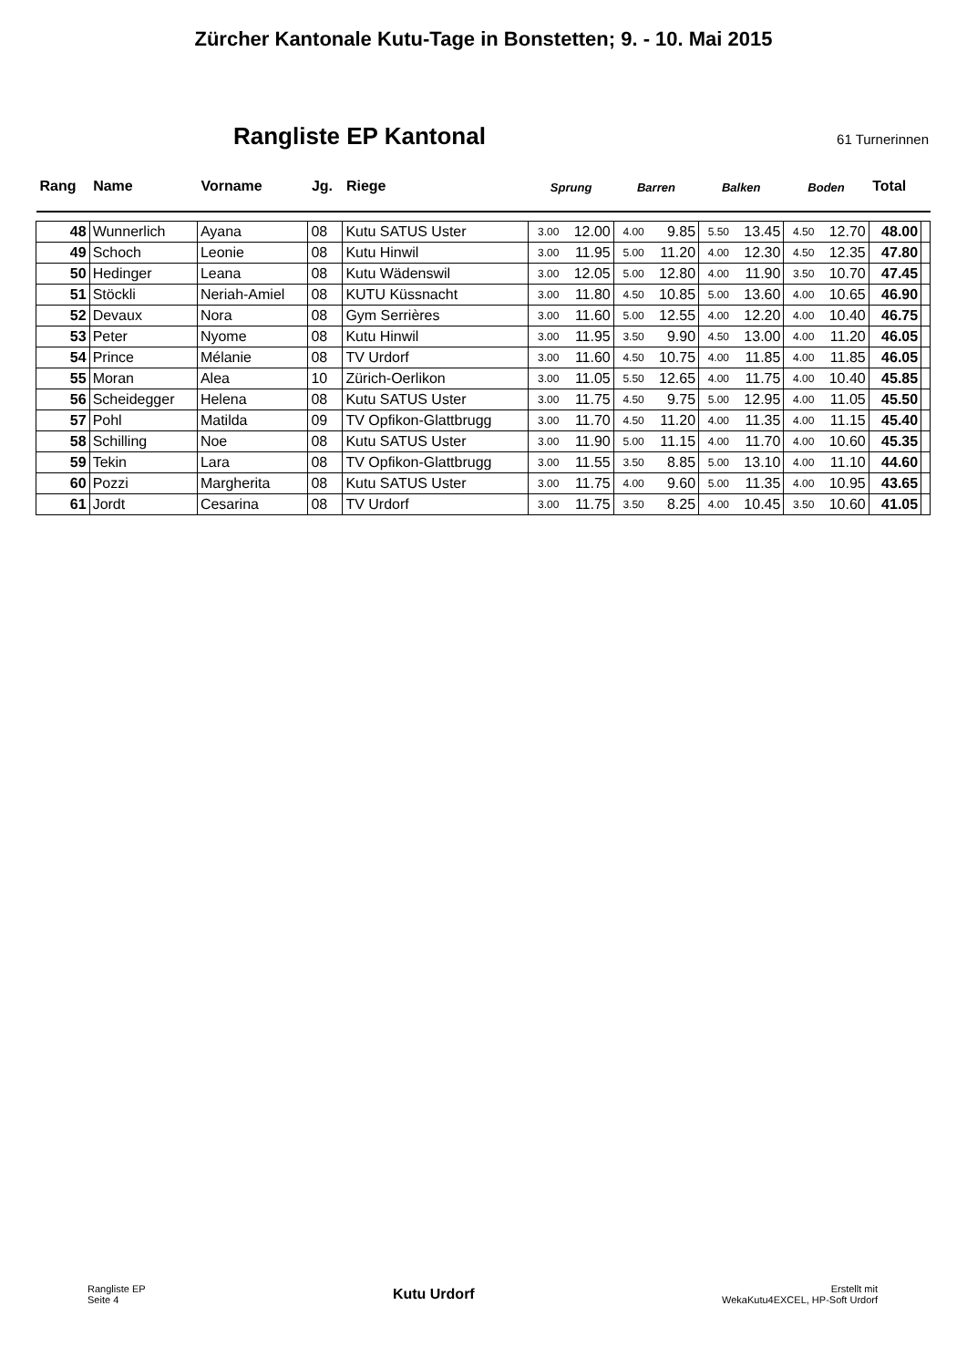Zürcher Kantonale Kutu-Tage in Bonstetten; 9. - 10. Mai 2015
Rangliste EP Kantonal
61 Turnerinnen
| Rang | Name | Vorname | Jg. | Riege | Sprung | | Barren | | Balken | | Boden | | Total | |
| --- | --- | --- | --- | --- | --- | --- | --- | --- | --- | --- | --- | --- | --- | --- |
| 48 | Wunnerlich | Ayana | 08 | Kutu SATUS Uster | 3.00 | 12.00 | 4.00 | 9.85 | 5.50 | 13.45 | 4.50 | 12.70 | 48.00 | |
| 49 | Schoch | Leonie | 08 | Kutu Hinwil | 3.00 | 11.95 | 5.00 | 11.20 | 4.00 | 12.30 | 4.50 | 12.35 | 47.80 | |
| 50 | Hedinger | Leana | 08 | Kutu Wädenswil | 3.00 | 12.05 | 5.00 | 12.80 | 4.00 | 11.90 | 3.50 | 10.70 | 47.45 | |
| 51 | Stöckli | Neriah-Amiel | 08 | KUTU Küssnacht | 3.00 | 11.80 | 4.50 | 10.85 | 5.00 | 13.60 | 4.00 | 10.65 | 46.90 | |
| 52 | Devaux | Nora | 08 | Gym Serrières | 3.00 | 11.60 | 5.00 | 12.55 | 4.00 | 12.20 | 4.00 | 10.40 | 46.75 | |
| 53 | Peter | Nyome | 08 | Kutu Hinwil | 3.00 | 11.95 | 3.50 | 9.90 | 4.50 | 13.00 | 4.00 | 11.20 | 46.05 | |
| 54 | Prince | Mélanie | 08 | TV Urdorf | 3.00 | 11.60 | 4.50 | 10.75 | 4.00 | 11.85 | 4.00 | 11.85 | 46.05 | |
| 55 | Moran | Alea | 10 | Zürich-Oerlikon | 3.00 | 11.05 | 5.50 | 12.65 | 4.00 | 11.75 | 4.00 | 10.40 | 45.85 | |
| 56 | Scheidegger | Helena | 08 | Kutu SATUS Uster | 3.00 | 11.75 | 4.50 | 9.75 | 5.00 | 12.95 | 4.00 | 11.05 | 45.50 | |
| 57 | Pohl | Matilda | 09 | TV Opfikon-Glattbrugg | 3.00 | 11.70 | 4.50 | 11.20 | 4.00 | 11.35 | 4.00 | 11.15 | 45.40 | |
| 58 | Schilling | Noe | 08 | Kutu SATUS Uster | 3.00 | 11.90 | 5.00 | 11.15 | 4.00 | 11.70 | 4.00 | 10.60 | 45.35 | |
| 59 | Tekin | Lara | 08 | TV Opfikon-Glattbrugg | 3.00 | 11.55 | 3.50 | 8.85 | 5.00 | 13.10 | 4.00 | 11.10 | 44.60 | |
| 60 | Pozzi | Margherita | 08 | Kutu SATUS Uster | 3.00 | 11.75 | 4.00 | 9.60 | 5.00 | 11.35 | 4.00 | 10.95 | 43.65 | |
| 61 | Jordt | Cesarina | 08 | TV Urdorf | 3.00 | 11.75 | 3.50 | 8.25 | 4.00 | 10.45 | 3.50 | 10.60 | 41.05 | |
Rangliste EP
Seite 4
Kutu Urdorf
Erstellt mit
WekaKutu4EXCEL, HP-Soft Urdorf